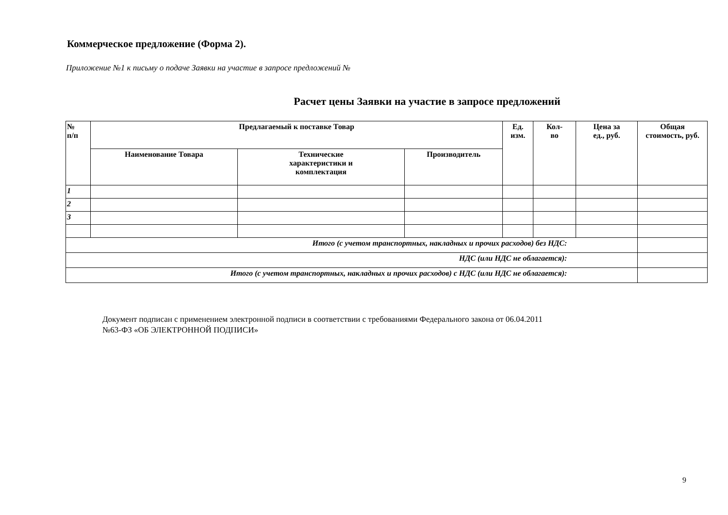Коммерческое предложение (Форма 2).
Приложение №1 к письму о подаче Заявки на участие в запросе предложений №
Расчет цены Заявки на участие в запросе предложений
| № п/п | Предлагаемый к поставке Товар | | | Ед. изм. | Кол- во | Цена за ед., руб. | Общая стоимость, руб. |
| --- | --- | --- | --- | --- | --- | --- | --- |
| | Наименование Товара | Технические характеристики и комплектация | Производитель | | | | |
| 1 | | | | | | | |
| 2 | | | | | | | |
| 3 | | | | | | | |
| Итого (с учетом транспортных, накладных и прочих расходов) без НДС: | | | | | | | |
| НДС (или НДС не облагается): | | | | | | | |
| Итого (с учетом транспортных, накладных и прочих расходов) с НДС (или НДС не облагается): | | | | | | | |
Документ подписан с применением электронной подписи в соответствии с требованиями Федерального закона от 06.04.2011
№63-ФЗ «ОБ ЭЛЕКТРОННОЙ ПОДПИСИ»
9